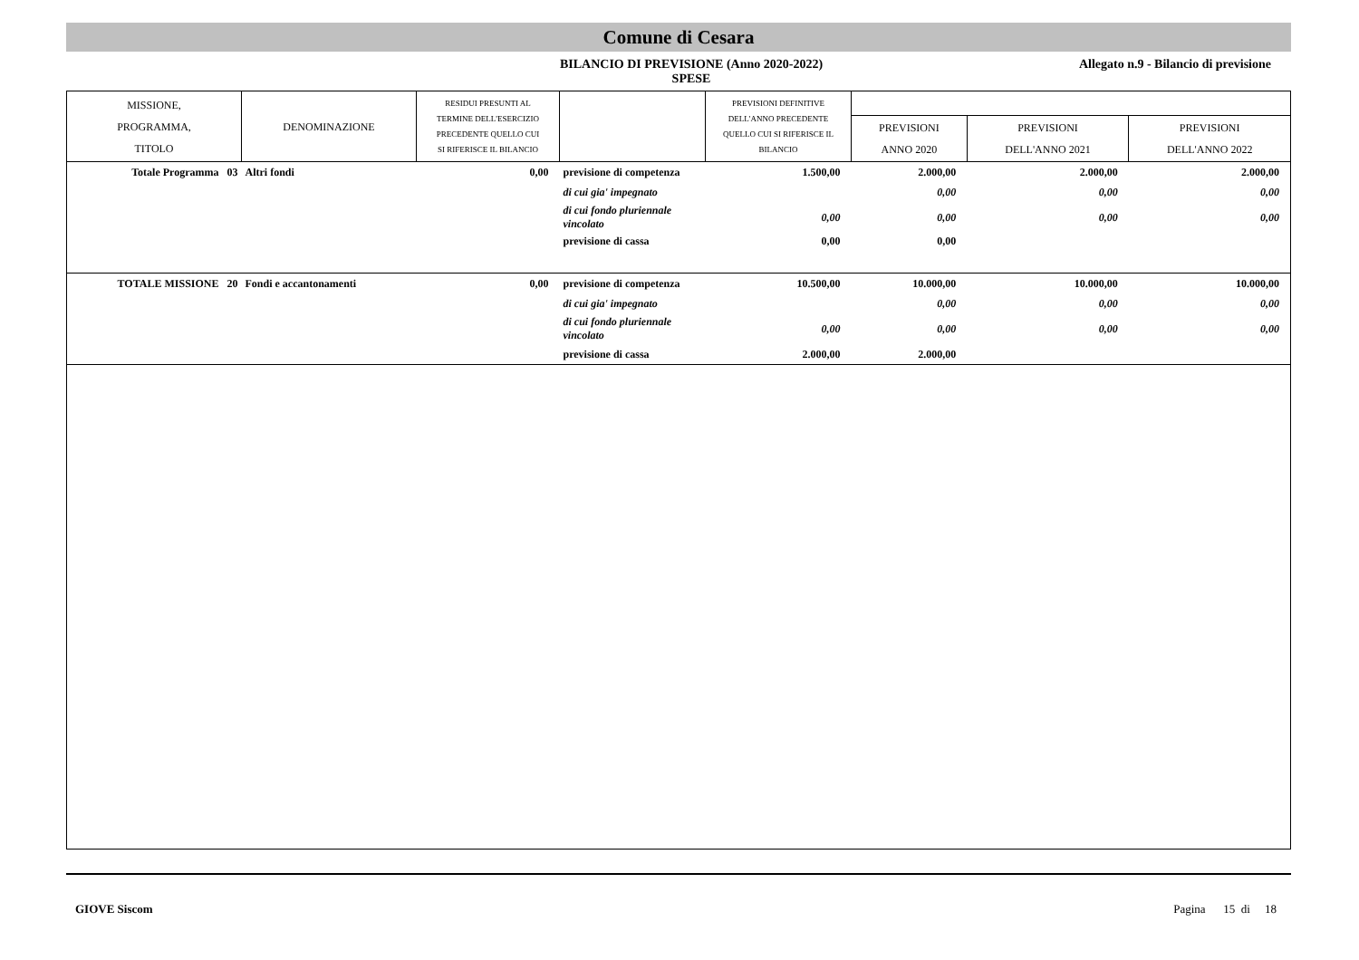Comune di Cesara
BILANCIO DI PREVISIONE (Anno 2020-2022)
SPESE
Allegato n.9 - Bilancio di previsione
| MISSIONE, PROGRAMMA, TITOLO | DENOMINAZIONE | RESIDUI PRESUNTI AL TERMINE DELL'ESERCIZIO PRECEDENTE QUELLO CUI SI RIFERISCE IL BILANCIO | | PREVISIONI DEFINITIVE DELL'ANNO PRECEDENTE QUELLO CUI SI RIFERISCE IL BILANCIO | | | |
| --- | --- | --- | --- | --- | --- | --- | --- |
| | | | | | PREVISIONI ANNO 2020 | PREVISIONI DELL'ANNO 2021 | PREVISIONI DELL'ANNO 2022 |
| Totale Programma 03 | Altri fondi | 0,00 | previsione di competenza | 1.500,00 | 2.000,00 | 2.000,00 | 2.000,00 |
| | | | di cui gia' impegnato | | 0,00 | 0,00 | 0,00 |
| | | | di cui fondo pluriennale vincolato | 0,00 | 0,00 | 0,00 | 0,00 |
| | | | previsione di cassa | 0,00 | 0,00 | | |
| TOTALE MISSIONE 20 | Fondi e accantonamenti | 0,00 | previsione di competenza | 10.500,00 | 10.000,00 | 10.000,00 | 10.000,00 |
| | | | di cui gia' impegnato | | 0,00 | 0,00 | 0,00 |
| | | | di cui fondo pluriennale vincolato | 0,00 | 0,00 | 0,00 | 0,00 |
| | | | previsione di cassa | 2.000,00 | 2.000,00 | | |
GIOVE Siscom Pagina 15 di 18